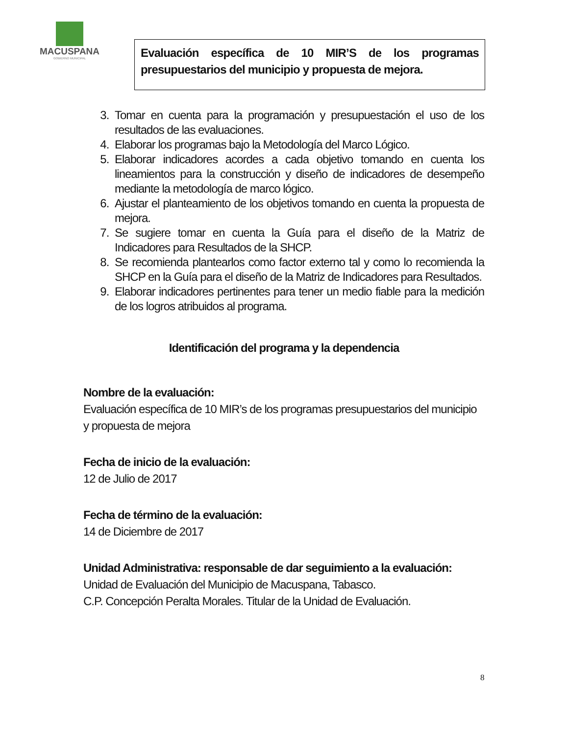MACUSPANA
GOBIERNO MUNICIPAL
Evaluación específica de 10 MIR’S de los programas presupuestarios del municipio y propuesta de mejora.
3. Tomar en cuenta para la programación y presupuestación el uso de los resultados de las evaluaciones.
4. Elaborar los programas bajo la Metodología del Marco Lógico.
5. Elaborar indicadores acordes a cada objetivo tomando en cuenta los lineamientos para la construcción y diseño de indicadores de desempeño mediante la metodología de marco lógico.
6. Ajustar el planteamiento de los objetivos tomando en cuenta la propuesta de mejora.
7. Se sugiere tomar en cuenta la Guía para el diseño de la Matriz de Indicadores para Resultados de la SHCP.
8. Se recomienda plantearlos como factor externo tal y como lo recomienda la SHCP en la Guía para el diseño de la Matriz de Indicadores para Resultados.
9. Elaborar indicadores pertinentes para tener un medio fiable para la medición de los logros atribuidos al programa.
Identificación del programa y la dependencia
Nombre de la evaluación:
Evaluación específica de 10 MIR’s de los programas presupuestarios del municipio
y propuesta de mejora
Fecha de inicio de la evaluación:
12 de Julio de 2017
Fecha de término de la evaluación:
14 de Diciembre de 2017
Unidad Administrativa: responsable de dar seguimiento a la evaluación:
Unidad de Evaluación del Municipio de Macuspana, Tabasco.
C.P. Concepción Peralta Morales. Titular de la Unidad de Evaluación.
8